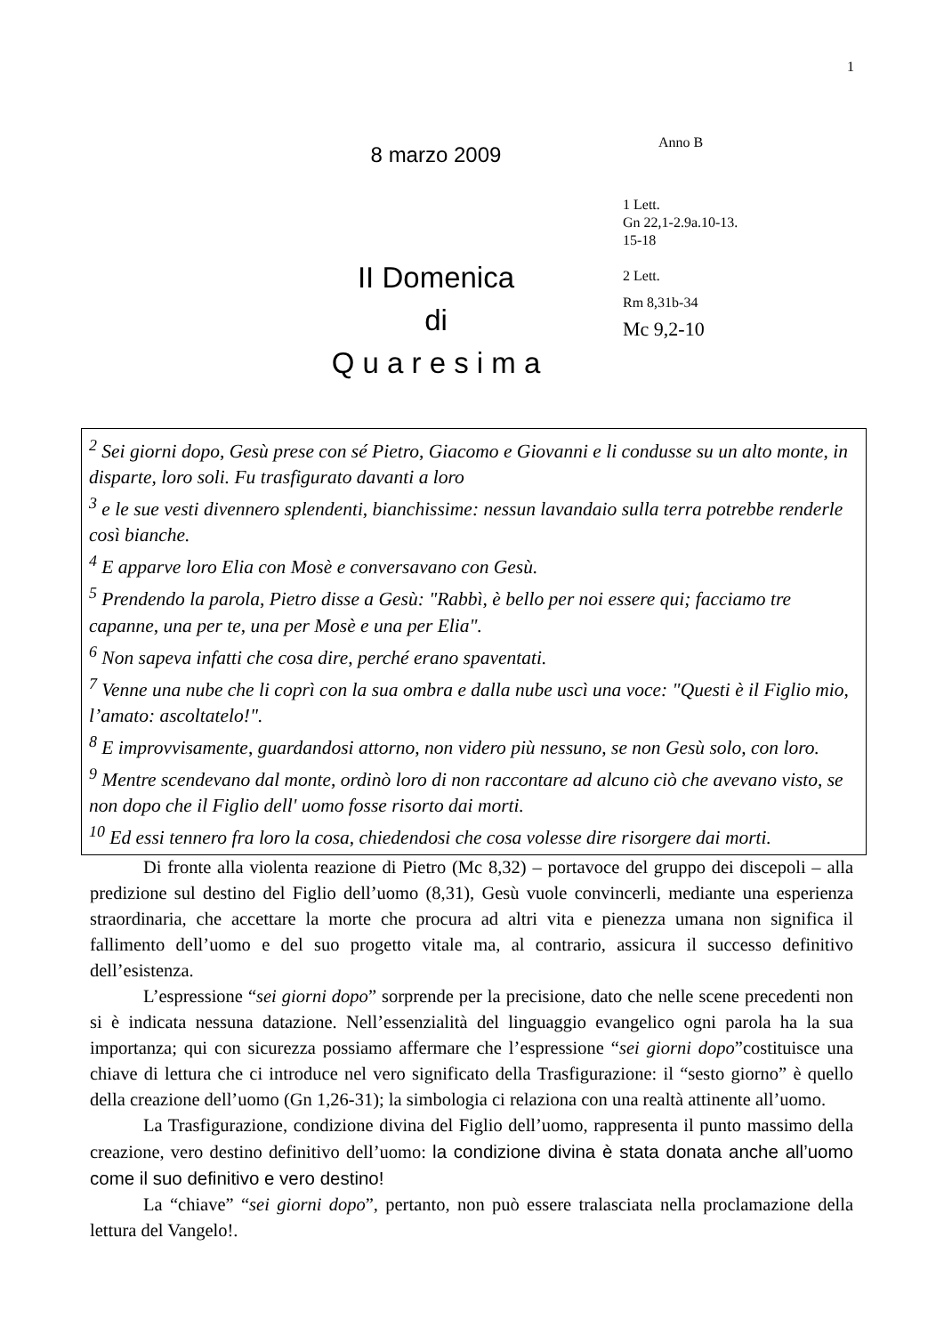1
8 marzo 2009
II Domenica
di
Q u a r e s i m a
Anno B
1 Lett.
Gn 22,1-2.9a.10-13.
15-18
2 Lett.
Rm 8,31b-34
Mc 9,2-10
<sup>2</sup> Sei giorni dopo, Gesù prese con sé Pietro, Giacomo e Giovanni e li condusse su un alto monte, in disparte, loro soli. Fu trasfigurato davanti a loro
<sup>3</sup> e le sue vesti divennero splendenti, bianchissime: nessun lavandaio sulla terra potrebbe renderle così bianche.
<sup>4</sup> E apparve loro Elia con Mosè e conversavano con Gesù.
<sup>5</sup> Prendendo la parola, Pietro disse a Gesù: "Rabbì, è bello per noi essere qui; facciamo tre capanne, una per te, una per Mosè e una per Elia".
<sup>6</sup> Non sapeva infatti che cosa dire, perché erano spaventati.
<sup>7</sup> Venne una nube che li coprì con la sua ombra e dalla nube uscì una voce: "Questi è il Figlio mio, l’amato: ascoltatelo!".
<sup>8</sup> E improvvisamente, guardandosi attorno, non videro più nessuno, se non Gesù solo, con loro.
<sup>9</sup> Mentre scendevano dal monte, ordinò loro di non raccontare ad alcuno ciò che avevano visto, se non dopo che il Figlio dell' uomo fosse risorto dai morti.
<sup>10</sup> Ed essi tennero fra loro la cosa, chiedendosi che cosa volesse dire risorgere dai morti.
Di fronte alla violenta reazione di Pietro (Mc 8,32) – portavoce del gruppo dei discepoli – alla predizione sul destino del Figlio dell’uomo (8,31), Gesù vuole convincerli, mediante una esperienza straordinaria, che accettare la morte che procura ad altri vita e pienezza umana non significa il fallimento dell’uomo e del suo progetto vitale ma, al contrario, assicura il successo definitivo dell’esistenza.
L’espressione “sei giorni dopo” sorprende per la precisione, dato che nelle scene precedenti non si è indicata nessuna datazione. Nell’essenzialità del linguaggio evangelico ogni parola ha la sua importanza; qui con sicurezza possiamo affermare che l’espressione “sei giorni dopo”costituisce una chiave di lettura che ci introduce nel vero significato della Trasfigurazione: il “sesto giorno” è quello della creazione dell’uomo (Gn 1,26-31); la simbologia ci relaziona con una realtà attinente all’uomo.
La Trasfigurazione, condizione divina del Figlio dell’uomo, rappresenta il punto massimo della creazione, vero destino definitivo dell’uomo: la condizione divina è stata donata anche all’uomo come il suo definitivo e vero destino!
La “chiave” “sei giorni dopo”, pertanto, non può essere tralasciata nella proclamazione della lettura del Vangelo!.